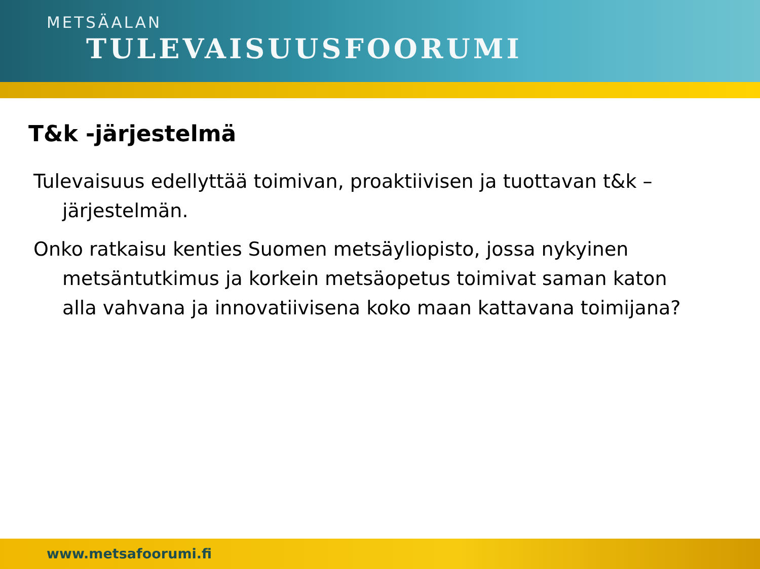METSÄALAN
TULEVAISUUSFOORUMI
T&k -järjestelmä
Tulevaisuus edellyttää toimivan, proaktiivisen ja tuottavan t&k –järjestelmän.
Onko ratkaisu kenties Suomen metsäyliopisto, jossa nykyinen metsäntutkimus ja korkein metsäopetus toimivat saman katon alla vahvana ja innovatiivisena koko maan kattavana toimijana?
www.metsafoorumi.fi